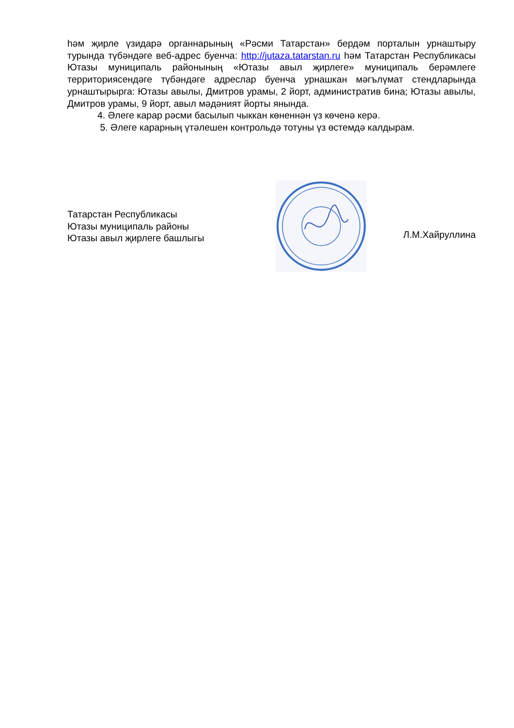һәм җирле үзидарә органнарының «Рәсми Татарстан» бердәм порталын урнаштыру турында түбәндәге веб-адрес буенча: http://jutaza.tatarstan.ru һәм Татарстан Республикасы Ютазы муниципаль районының «Ютазы авыл җирлеге» муниципаль берәмлеге территориясендәге түбәндәге адреслар буенча урнашкан мәгълүмат стендларында урнаштырырга: Ютазы авылы, Дмитров урамы, 2 йорт, административ бина; Ютазы авылы, Дмитров урамы, 9 йорт, авыл мәдәният йорты янында.
4. Әлеге карар рәсми басылып чыккан көненнән үз көченә керә.
5. Әлеге карарның үтәлешен контрольдә тотуны үз өстемдә калдырам.
Татарстан Республикасы
Ютазы муниципаль районы
Ютазы авыл җирлеге башлыгы
Л.М.Хайруллина